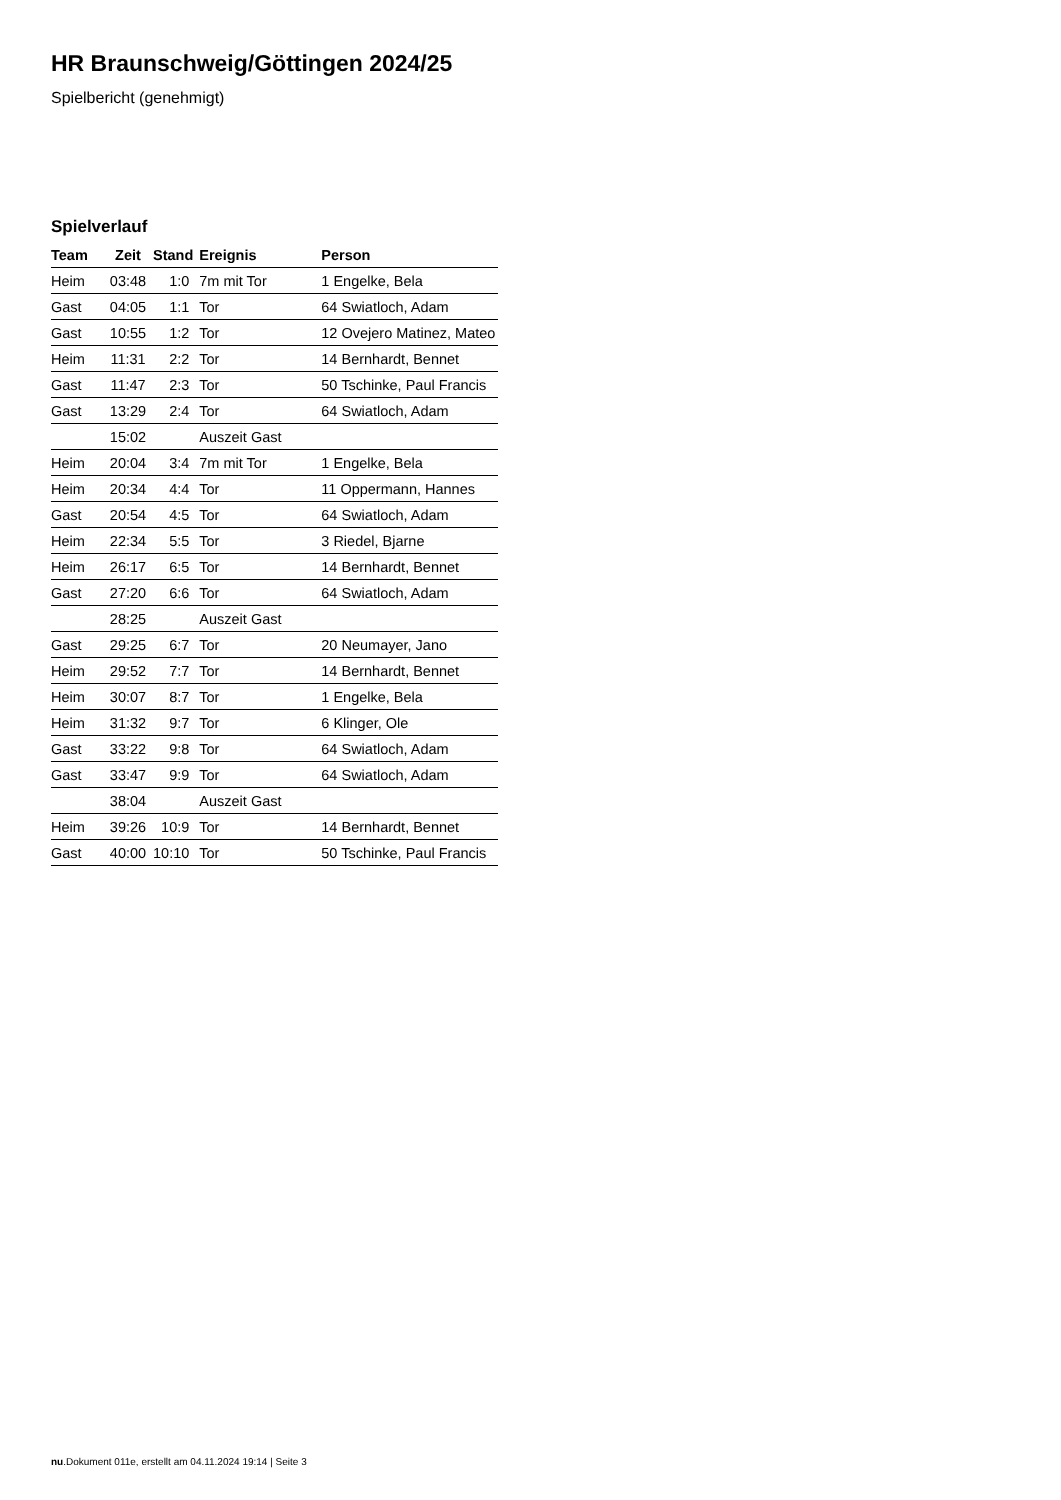HR Braunschweig/Göttingen 2024/25
Spielbericht (genehmigt)
Spielverlauf
| Team | Zeit | Stand | Ereignis | Person |
| --- | --- | --- | --- | --- |
| Heim | 03:48 | 1:0 | 7m mit Tor | 1 Engelke, Bela |
| Gast | 04:05 | 1:1 | Tor | 64 Swiatloch, Adam |
| Gast | 10:55 | 1:2 | Tor | 12 Ovejero Matinez, Mateo |
| Heim | 11:31 | 2:2 | Tor | 14 Bernhardt, Bennet |
| Gast | 11:47 | 2:3 | Tor | 50 Tschinke, Paul Francis |
| Gast | 13:29 | 2:4 | Tor | 64 Swiatloch, Adam |
| | 15:02 | | Auszeit Gast | |
| Heim | 20:04 | 3:4 | 7m mit Tor | 1 Engelke, Bela |
| Heim | 20:34 | 4:4 | Tor | 11 Oppermann, Hannes |
| Gast | 20:54 | 4:5 | Tor | 64 Swiatloch, Adam |
| Heim | 22:34 | 5:5 | Tor | 3 Riedel, Bjarne |
| Heim | 26:17 | 6:5 | Tor | 14 Bernhardt, Bennet |
| Gast | 27:20 | 6:6 | Tor | 64 Swiatloch, Adam |
| | 28:25 | | Auszeit Gast | |
| Gast | 29:25 | 6:7 | Tor | 20 Neumayer, Jano |
| Heim | 29:52 | 7:7 | Tor | 14 Bernhardt, Bennet |
| Heim | 30:07 | 8:7 | Tor | 1 Engelke, Bela |
| Heim | 31:32 | 9:7 | Tor | 6 Klinger, Ole |
| Gast | 33:22 | 9:8 | Tor | 64 Swiatloch, Adam |
| Gast | 33:47 | 9:9 | Tor | 64 Swiatloch, Adam |
| | 38:04 | | Auszeit Gast | |
| Heim | 39:26 | 10:9 | Tor | 14 Bernhardt, Bennet |
| Gast | 40:00 | 10:10 | Tor | 50 Tschinke, Paul Francis |
nu.Dokument 011e, erstellt am 04.11.2024 19:14 | Seite 3